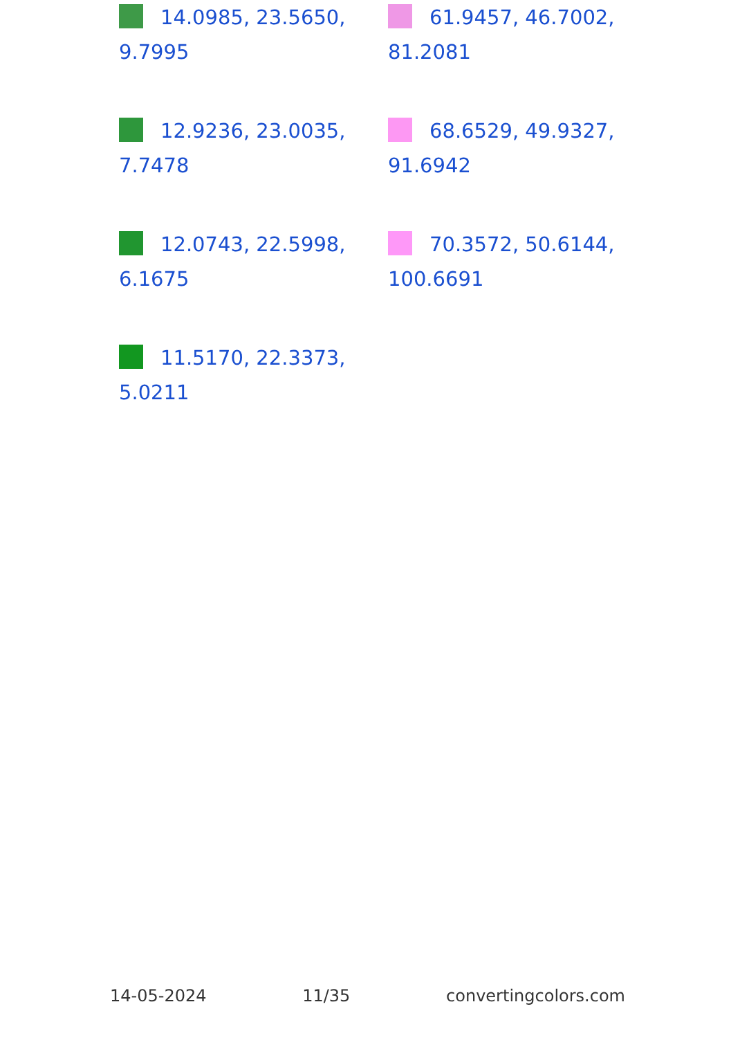14.0985, 23.5650, 9.7995
61.9457, 46.7002, 81.2081
12.9236, 23.0035, 7.7478
68.6529, 49.9327, 91.6942
12.0743, 22.5998, 6.1675
70.3572, 50.6144, 100.6691
11.5170, 22.3373, 5.0211
14-05-2024 11/35 convertingcolors.com